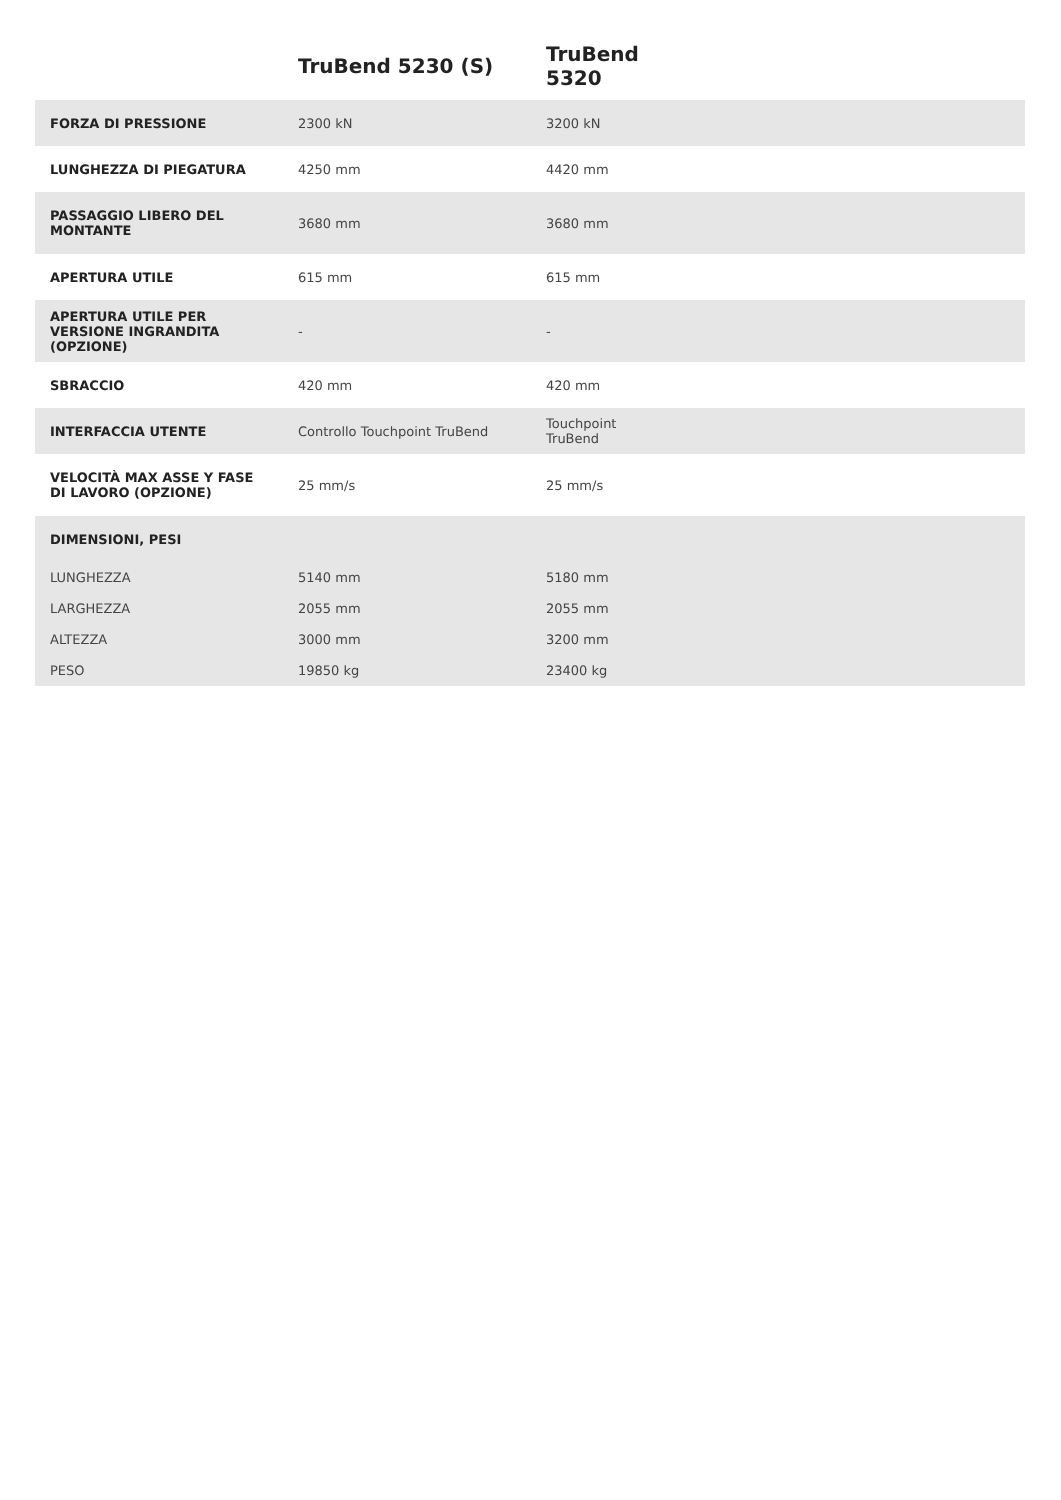| | TruBend 5230 (S) | TruBend 5320 | |
| --- | --- | --- | --- |
| FORZA DI PRESSIONE | 2300 kN | 3200 kN | |
| LUNGHEZZA DI PIEGATURA | 4250 mm | 4420 mm | |
| PASSAGGIO LIBERO DEL MONTANTE | 3680 mm | 3680 mm | |
| APERTURA UTILE | 615 mm | 615 mm | |
| APERTURA UTILE PER VERSIONE INGRANDITA (OPZIONE) | - | - | |
| SBRACCIO | 420 mm | 420 mm | |
| INTERFACCIA UTENTE | Controllo Touchpoint TruBend | Touchpoint TruBend | |
| VELOCITÀ MAX ASSE Y FASE DI LAVORO (OPZIONE) | 25 mm/s | 25 mm/s | |
| DIMENSIONI, PESI | | | |
| LUNGHEZZA | 5140 mm | 5180 mm | |
| LARGHEZZA | 2055 mm | 2055 mm | |
| ALTEZZA | 3000 mm | 3200 mm | |
| PESO | 19850 kg | 23400 kg | |